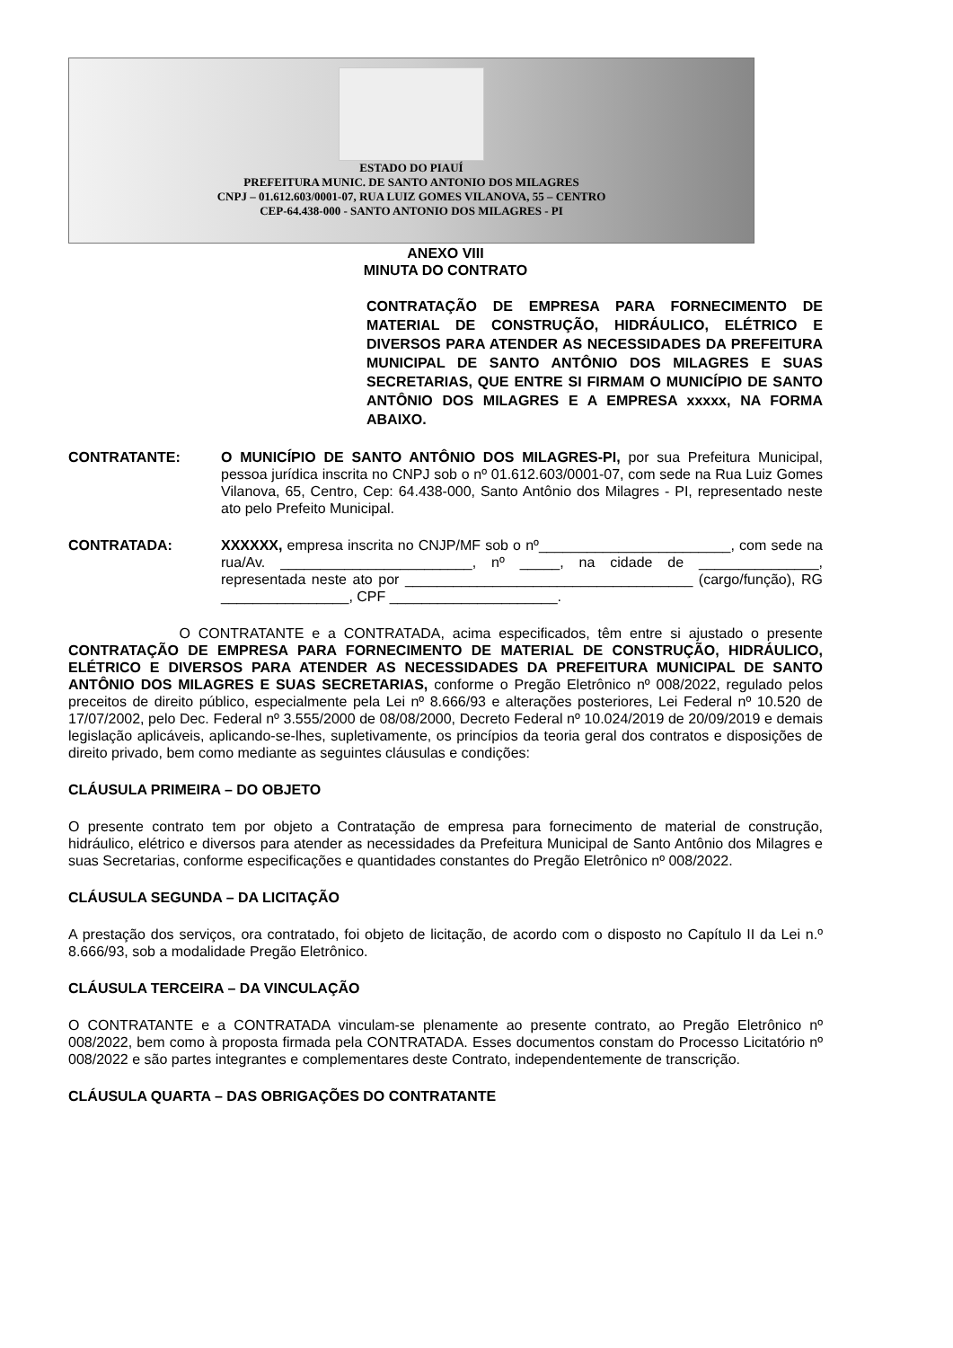ESTADO DO PIAUÍ
PREFEITURA MUNIC. DE SANTO ANTONIO DOS MILAGRES
CNPJ – 01.612.603/0001-07, RUA LUIZ GOMES VILANOVA, 55 – CENTRO
CEP-64.438-000 - SANTO ANTONIO DOS MILAGRES - PI
ANEXO VIII
MINUTA DO CONTRATO
CONTRATAÇÃO DE EMPRESA PARA FORNECIMENTO DE MATERIAL DE CONSTRUÇÃO, HIDRÁULICO, ELÉTRICO E DIVERSOS PARA ATENDER AS NECESSIDADES DA PREFEITURA MUNICIPAL DE SANTO ANTÔNIO DOS MILAGRES E SUAS SECRETARIAS, QUE ENTRE SI FIRMAM O MUNICÍPIO DE SANTO ANTÔNIO DOS MILAGRES E A EMPRESA xxxxx, NA FORMA ABAIXO.
CONTRATANTE: O MUNICÍPIO DE SANTO ANTÔNIO DOS MILAGRES-PI, por sua Prefeitura Municipal, pessoa jurídica inscrita no CNPJ sob o nº 01.612.603/0001-07, com sede na Rua Luiz Gomes Vilanova, 65, Centro, Cep: 64.438-000, Santo Antônio dos Milagres - PI, representado neste ato pelo Prefeito Municipal.
CONTRATADA: XXXXXX, empresa inscrita no CNJP/MF sob o nº________________________, com sede na rua/Av. ________________________, nº _____, na cidade de _______________, representada neste ato por ____________________________________ (cargo/função), RG ________________, CPF _____________________.
O CONTRATANTE e a CONTRATADA, acima especificados, têm entre si ajustado o presente CONTRATAÇÃO DE EMPRESA PARA FORNECIMENTO DE MATERIAL DE CONSTRUÇÃO, HIDRÁULICO, ELÉTRICO E DIVERSOS PARA ATENDER AS NECESSIDADES DA PREFEITURA MUNICIPAL DE SANTO ANTÔNIO DOS MILAGRES E SUAS SECRETARIAS, conforme o Pregão Eletrônico nº 008/2022, regulado pelos preceitos de direito público, especialmente pela Lei nº 8.666/93 e alterações posteriores, Lei Federal nº 10.520 de 17/07/2002, pelo Dec. Federal nº 3.555/2000 de 08/08/2000, Decreto Federal nº 10.024/2019 de 20/09/2019 e demais legislação aplicáveis, aplicando-se-lhes, supletivamente, os princípios da teoria geral dos contratos e disposições de direito privado, bem como mediante as seguintes cláusulas e condições:
CLÁUSULA PRIMEIRA – DO OBJETO
O presente contrato tem por objeto a Contratação de empresa para fornecimento de material de construção, hidráulico, elétrico e diversos para atender as necessidades da Prefeitura Municipal de Santo Antônio dos Milagres e suas Secretarias, conforme especificações e quantidades constantes do Pregão Eletrônico nº 008/2022.
CLÁUSULA SEGUNDA – DA LICITAÇÃO
A prestação dos serviços, ora contratado, foi objeto de licitação, de acordo com o disposto no Capítulo II da Lei n.º 8.666/93, sob a modalidade Pregão Eletrônico.
CLÁUSULA TERCEIRA – DA VINCULAÇÃO
O CONTRATANTE e a CONTRATADA vinculam-se plenamente ao presente contrato, ao Pregão Eletrônico nº 008/2022, bem como à proposta firmada pela CONTRATADA. Esses documentos constam do Processo Licitatório nº 008/2022 e são partes integrantes e complementares deste Contrato, independentemente de transcrição.
CLÁUSULA QUARTA – DAS OBRIGAÇÕES DO CONTRATANTE